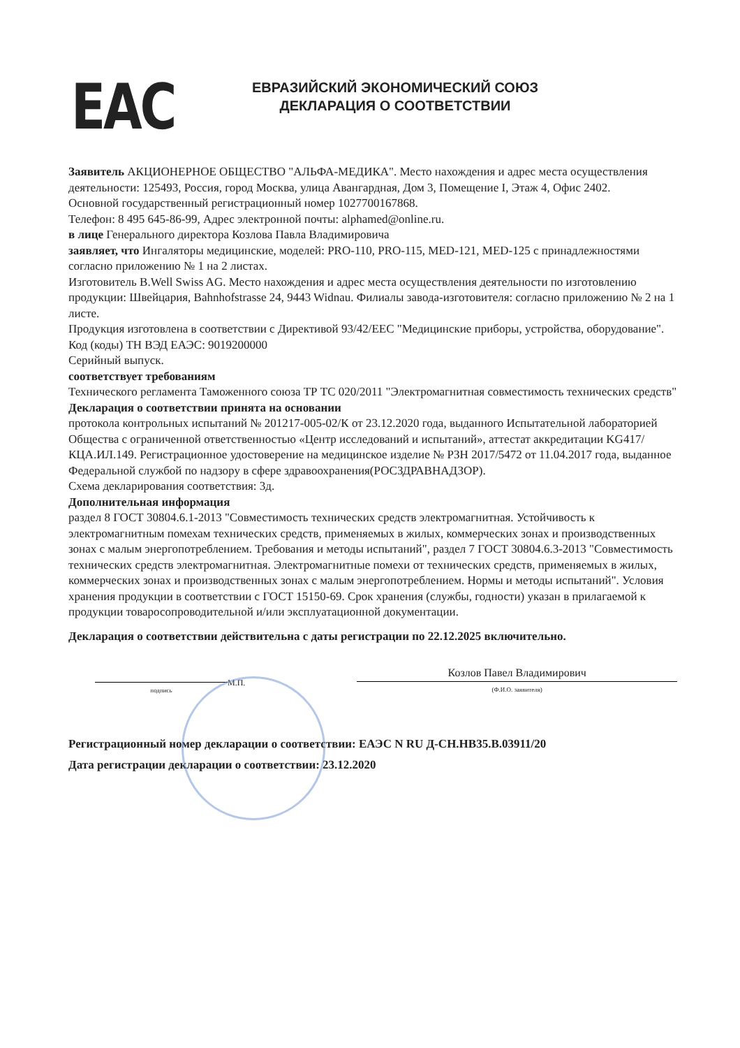EAC
ЕВРАЗИЙСКИЙ ЭКОНОМИЧЕСКИЙ СОЮЗ
ДЕКЛАРАЦИЯ О СООТВЕТСТВИИ
Заявитель АКЦИОНЕРНОЕ ОБЩЕСТВО "АЛЬФА-МЕДИКА". Место нахождения и адрес места осуществления деятельности: 125493, Россия, город Москва, улица Авангардная, Дом 3, Помещение I, Этаж 4, Офис 2402.
Основной государственный регистрационный номер 1027700167868.
Телефон: 8 495 645-86-99, Адрес электронной почты: alphamed@online.ru.
в лице Генерального директора Козлова Павла Владимировича
заявляет, что Ингаляторы медицинские, моделей: PRO-110, PRO-115, MED-121, MED-125 с принадлежностями согласно приложению № 1 на 2 листах.
Изготовитель B.Well Swiss AG. Место нахождения и адрес места осуществления деятельности по изготовлению продукции: Швейцария, Bahnhofstrasse 24, 9443 Widnau. Филиалы завода-изготовителя: согласно приложению № 2 на 1 листе.
Продукция изготовлена в соответствии с Директивой 93/42/EEC "Медицинские приборы, устройства, оборудование".
Код (коды) ТН ВЭД ЕАЭС: 9019200000
Серийный выпуск.
соответствует требованиям
Технического регламента Таможенного союза ТР ТС 020/2011 "Электромагнитная совместимость технических средств"
Декларация о соответствии принята на основании
протокола контрольных испытаний № 201217-005-02/К от 23.12.2020 года, выданного Испытательной лабораторией Общества с ограниченной ответственностью «Центр исследований и испытаний», аттестат аккредитации KG417/КЦА.ИЛ.149. Регистрационное удостоверение на медицинское изделие № РЗН 2017/5472 от 11.04.2017 года, выданное Федеральной службой по надзору в сфере здравоохранения(РОСЗДРАВНАДЗОР).
Схема декларирования соответствия: 3д.
Дополнительная информация
раздел 8 ГОСТ 30804.6.1-2013 "Совместимость технических средств электромагнитная. Устойчивость к электромагнитным помехам технических средств, применяемых в жилых, коммерческих зонах и производственных зонах с малым энергопотреблением. Требования и методы испытаний", раздел 7 ГОСТ 30804.6.3-2013 "Совместимость технических средств электромагнитная. Электромагнитные помехи от технических средств, применяемых в жилых, коммерческих зонах и производственных зонах с малым энергопотреблением. Нормы и методы испытаний". Условия хранения продукции в соответствии с ГОСТ 15150-69. Срок хранения (службы, годности) указан в прилагаемой к продукции товаросопроводительной и/или эксплуатационной документации.
Декларация о соответствии действительна с даты регистрации по 22.12.2025 включительно.
подпись
М.П.
Козлов Павел Владимирович
(Ф.И.О. заявителя)
Регистрационный номер декларации о соответствии: ЕАЭС N RU Д-CH.HB35.B.03911/20
Дата регистрации декларации о соответствии: 23.12.2020